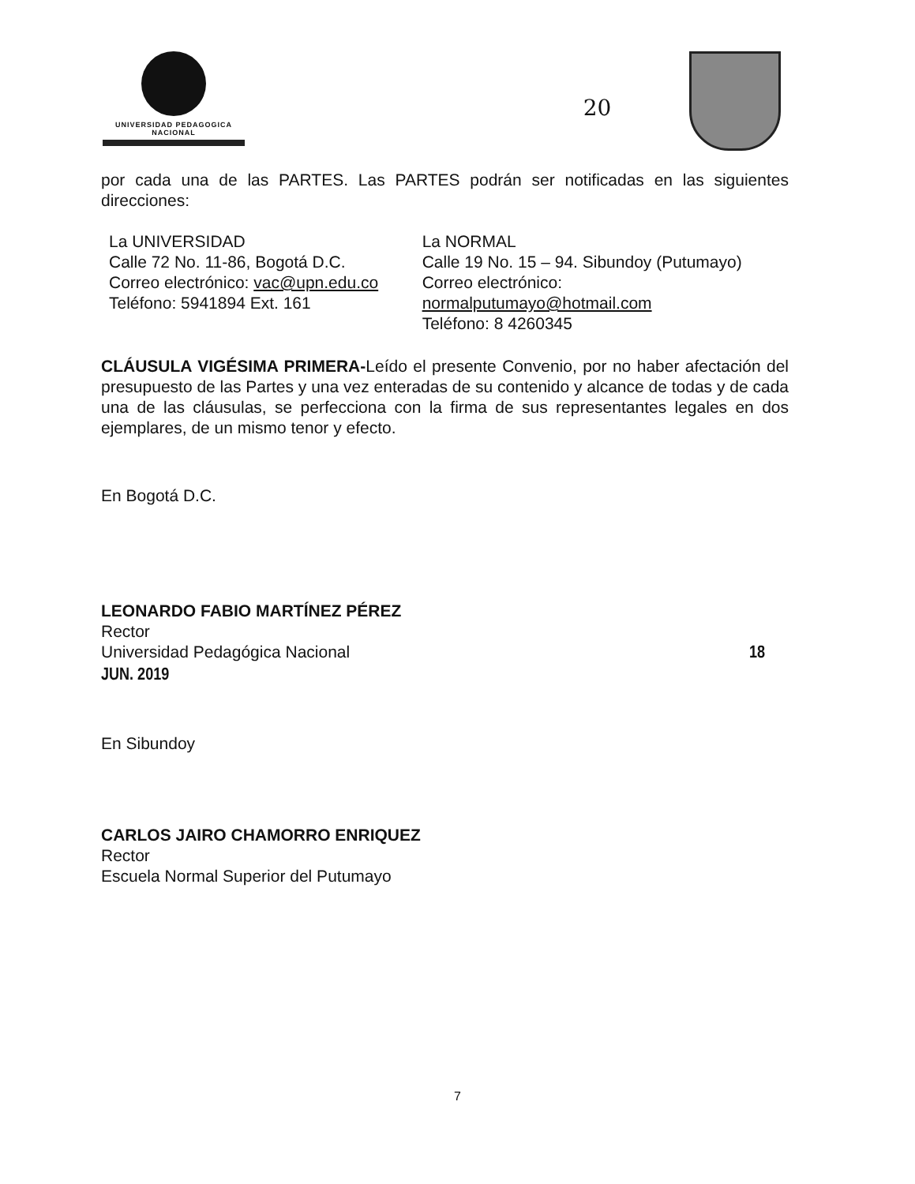UNIVERSIDAD PEDAGOGICA
NACIONAL
20
por cada una de las PARTES. Las PARTES podrán ser notificadas en las siguientes direcciones:
La UNIVERSIDAD
Calle 72 No. 11-86, Bogotá D.C.
Correo electrónico: vac@upn.edu.co
Teléfono: 5941894 Ext. 161
La NORMAL
Calle 19 No. 15 – 94. Sibundoy (Putumayo)
Correo electrónico: normalputumayo@hotmail.com
Teléfono: 8 4260345
CLÁUSULA VIGÉSIMA PRIMERA-Leído el presente Convenio, por no haber afectación del presupuesto de las Partes y una vez enteradas de su contenido y alcance de todas y de cada una de las cláusulas, se perfecciona con la firma de sus representantes legales en dos ejemplares, de un mismo tenor y efecto.
En Bogotá D.C.
LEONARDO FABIO MARTÍNEZ PÉREZ
Rector
Universidad Pedagógica Nacional 18 JUN. 2019
En Sibundoy
CARLOS JAIRO CHAMORRO ENRIQUEZ
Rector
Escuela Normal Superior del Putumayo
7